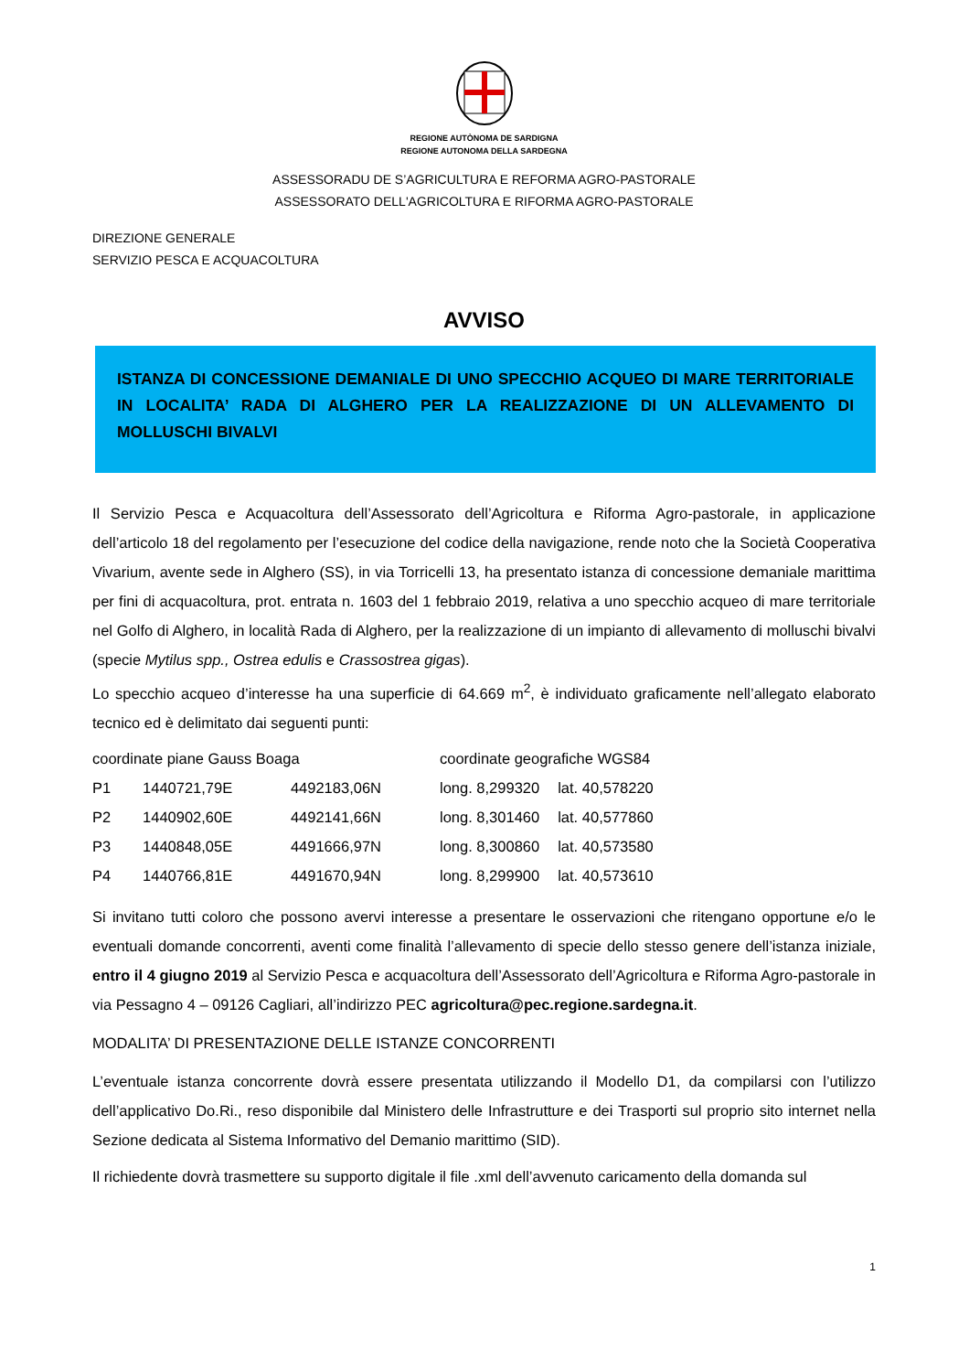REGIONE AUTÒNOMA DE SARDIGNA
REGIONE AUTONOMA DELLA SARDEGNA
ASSESSORADU DE S’AGRICULTURA E REFORMA AGRO-PASTORALE
ASSESSORATO DELL'AGRICOLTURA E RIFORMA AGRO-PASTORALE
DIREZIONE GENERALE
SERVIZIO PESCA E ACQUACOLTURA
AVVISO
ISTANZA DI CONCESSIONE DEMANIALE DI UNO SPECCHIO ACQUEO DI MARE TERRITORIALE IN LOCALITA’ RADA DI ALGHERO PER LA REALIZZAZIONE DI UN ALLEVAMENTO DI MOLLUSCHI BIVALVI
Il Servizio Pesca e Acquacoltura dell’Assessorato dell’Agricoltura e Riforma Agro-pastorale, in applicazione dell’articolo 18 del regolamento per l’esecuzione del codice della navigazione, rende noto che la Società Cooperativa Vivarium, avente sede in Alghero (SS), in via Torricelli 13, ha presentato istanza di concessione demaniale marittima per fini di acquacoltura, prot. entrata n. 1603 del 1 febbraio 2019, relativa a uno specchio acqueo di mare territoriale nel Golfo di Alghero, in località Rada di Alghero, per la realizzazione di un impianto di allevamento di molluschi bivalvi (specie Mytilus spp., Ostrea edulis e Crassostrea gigas).
Lo specchio acqueo d’interesse ha una superficie di 64.669 m<sup>2</sup>, è individuato graficamente nell’allegato elaborato tecnico ed è delimitato dai seguenti punti:
| coordinate piane Gauss Boaga | | | coordinate geografiche WGS84 | |
| P1 | 1440721,79E | 4492183,06N | long. 8,299320 | lat. 40,578220 |
| P2 | 1440902,60E | 4492141,66N | long. 8,301460 | lat. 40,577860 |
| P3 | 1440848,05E | 4491666,97N | long. 8,300860 | lat. 40,573580 |
| P4 | 1440766,81E | 4491670,94N | long. 8,299900 | lat. 40,573610 |
Si invitano tutti coloro che possono avervi interesse a presentare le osservazioni che ritengano opportune e/o le eventuali domande concorrenti, aventi come finalità l’allevamento di specie dello stesso genere dell’istanza iniziale, entro il 4 giugno 2019 al Servizio Pesca e acquacoltura dell’Assessorato dell’Agricoltura e Riforma Agro-pastorale in via Pessagno 4 – 09126 Cagliari, all’indirizzo PEC agricoltura@pec.regione.sardegna.it.
MODALITA’ DI PRESENTAZIONE DELLE ISTANZE CONCORRENTI
L’eventuale istanza concorrente dovrà essere presentata utilizzando il Modello D1, da compilarsi con l’utilizzo dell’applicativo Do.Ri., reso disponibile dal Ministero delle Infrastrutture e dei Trasporti sul proprio sito internet nella Sezione dedicata al Sistema Informativo del Demanio marittimo (SID).
Il richiedente dovrà trasmettere su supporto digitale il file .xml dell’avvenuto caricamento della domanda sul
1